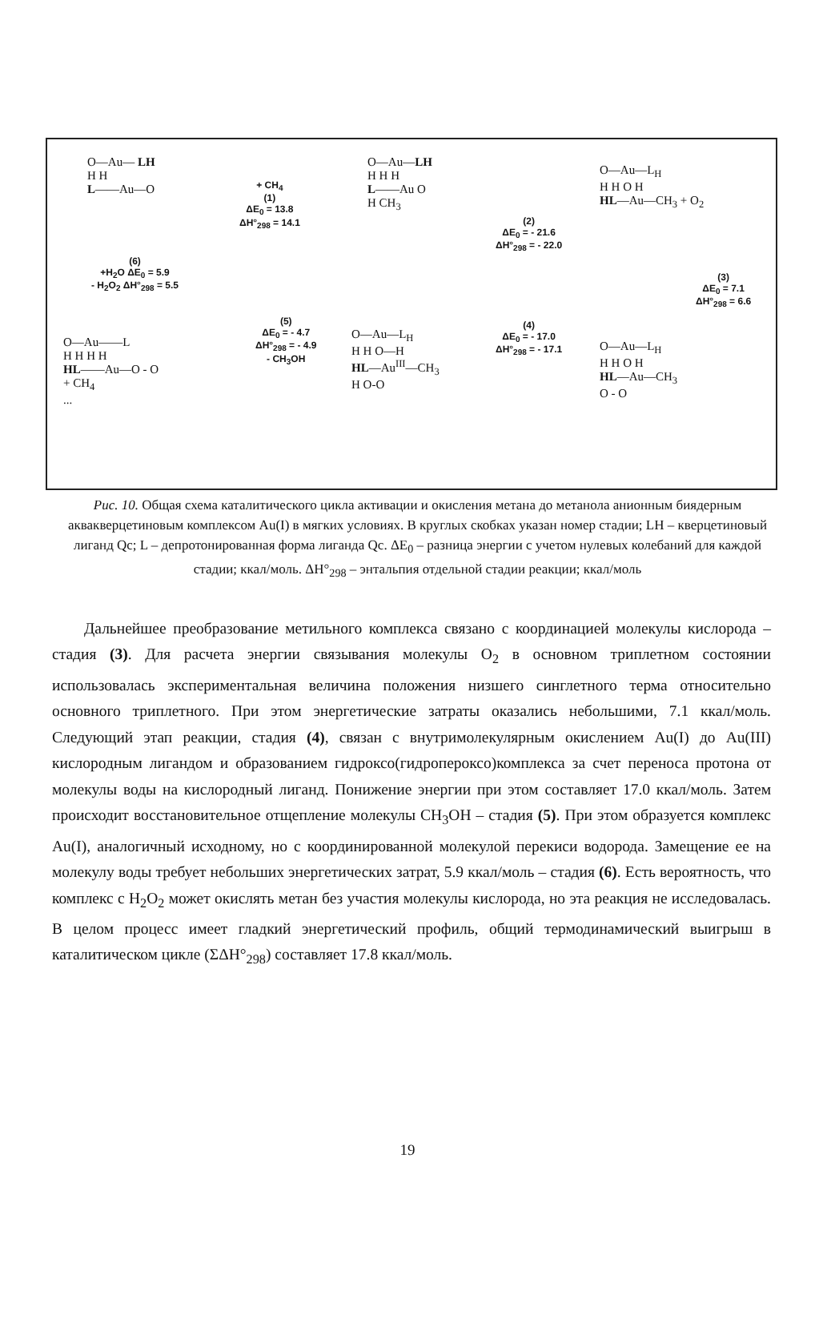O—Au— LH
H H
L——Au—O
+ CH<sub>4</sub>
(1)
ΔE<sub>0</sub> = 13.8
ΔH°<sub>298</sub> = 14.1
O—Au—LH
H H H
L——Au O
H CH<sub>3</sub>
(2)
ΔE<sub>0</sub> = - 21.6
ΔH°<sub>298</sub> = - 22.0
O—Au—L<sub>H</sub>
H H O H
HL—Au—CH<sub>3</sub> + O<sub>2</sub>
(3)
ΔE<sub>0</sub> = 7.1
ΔH°<sub>298</sub> = 6.6
O—Au—L<sub>H</sub>
H H O H
HL—Au—CH<sub>3</sub>
O - O
(4)
ΔE<sub>0</sub> = - 17.0
ΔH°<sub>298</sub> = - 17.1
O—Au—L<sub>H</sub>
H H O—H
HL—Au<sup>III</sup>—CH<sub>3</sub>
H O-O
(5)
ΔE<sub>0</sub> = - 4.7
ΔH°<sub>298</sub> = - 4.9
- CH<sub>3</sub>OH
O—Au——L
H H H H
HL——Au—O - O
+ CH<sub>4</sub>
...
(6)
+H<sub>2</sub>O ΔE<sub>0</sub> = 5.9
- H<sub>2</sub>O<sub>2</sub> ΔH°<sub>298</sub> = 5.5
Рис. 10. Общая схема каталитического цикла активации и окисления метана до метанола анионным биядерным аквакверцетиновым комплексом Au(I) в мягких условиях. В круглых скобках указан номер стадии; LH – кверцетиновый лиганд Qc; L – депротонированная форма лиганда Qc. ΔE<sub>0</sub> – разница энергии с учетом нулевых колебаний для каждой стадии; ккал/моль. ΔH°<sub>298</sub> – энтальпия отдельной стадии реакции; ккал/моль
Дальнейшее преобразование метильного комплекса связано с координацией молекулы кислорода – стадия (3). Для расчета энергии связывания молекулы O<sub>2</sub> в основном триплетном состоянии использовалась экспериментальная величина положения низшего синглетного терма относительно основного триплетного. При этом энергетические затраты оказались небольшими, 7.1 ккал/моль. Следующий этап реакции, стадия (4), связан с внутримолекулярным окислением Au(I) до Au(III) кислородным лигандом и образованием гидроксо(гидропероксо)комплекса за счет переноса протона от молекулы воды на кислородный лиганд. Понижение энергии при этом составляет 17.0 ккал/моль. Затем происходит восстановительное отщепление молекулы CH<sub>3</sub>OH – стадия (5). При этом образуется комплекс Au(I), аналогичный исходному, но с координированной молекулой перекиси водорода. Замещение ее на молекулу воды требует небольших энергетических затрат, 5.9 ккал/моль – стадия (6). Есть вероятность, что комплекс с H<sub>2</sub>O<sub>2</sub> может окислять метан без участия молекулы кислорода, но эта реакция не исследовалась. В целом процесс имеет гладкий энергетический профиль, общий термодинамический выигрыш в каталитическом цикле (ΣΔH°<sub>298</sub>) составляет 17.8 ккал/моль.
19